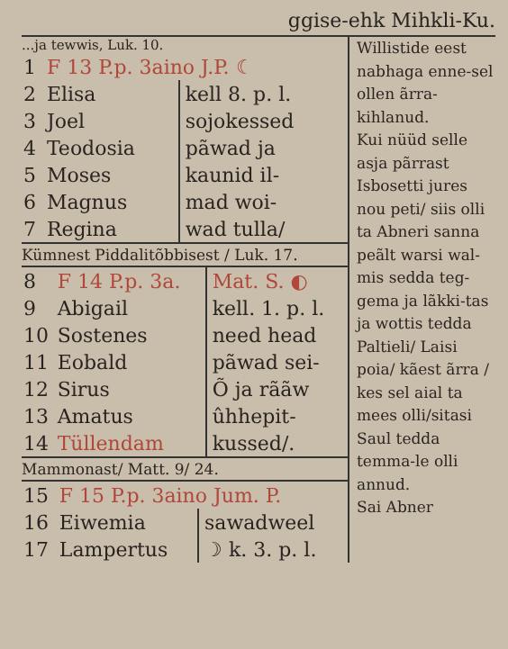ggise-ehk Mihkli-Ku.
...ja tewwis, Luk. 10.
| 1 | F 13 P.p. 3aino J.P. ☾ | |
| 2 | Elisa | kell 8. p. l. |
| 3 | Joel | sojokessed |
| 4 | Teodosia | pãwad ja |
| 5 | Moses | kaunid il- |
| 6 | Magnus | mad woi- |
| 7 | Regina | wad tulla/ |
Kümnest Piddalitõbbisest / Luk. 17.
| 8 | F 14 P.p. 3a. | Mat. S. ◐ |
| 9 | Abigail | kell. 1. p. l. |
| 10 | Sostenes | need head |
| 11 | Eobald | pãwad sei- |
| 12 | Sirus | Õ ja rããw |
| 13 | Amatus | ûhhepit- |
| 14 | Tüllendam | kussed/. |
Mammonast/ Matt. 9/ 24.
| 15 | F 15 P.p. 3aino Jum. P. | |
| 16 | Eiwemia | sawadweel |
| 17 | Lampertus | ☽ k. 3. p. l. |
Willistide eest nabhaga enne-sel ollen ãrra-kihlanud.
Kui nüüd selle asja pãrrast Isbosetti jures nou peti/ siis olli ta Abneri sanna peãlt warsi wal-mis sedda teg-gema ja lãkki-tas ja wottis tedda Paltieli/ Laisi poia/ kãest ãrra / kes sel aial ta mees olli/sitasi Saul tedda temma-le olli annud.
Sai Abner